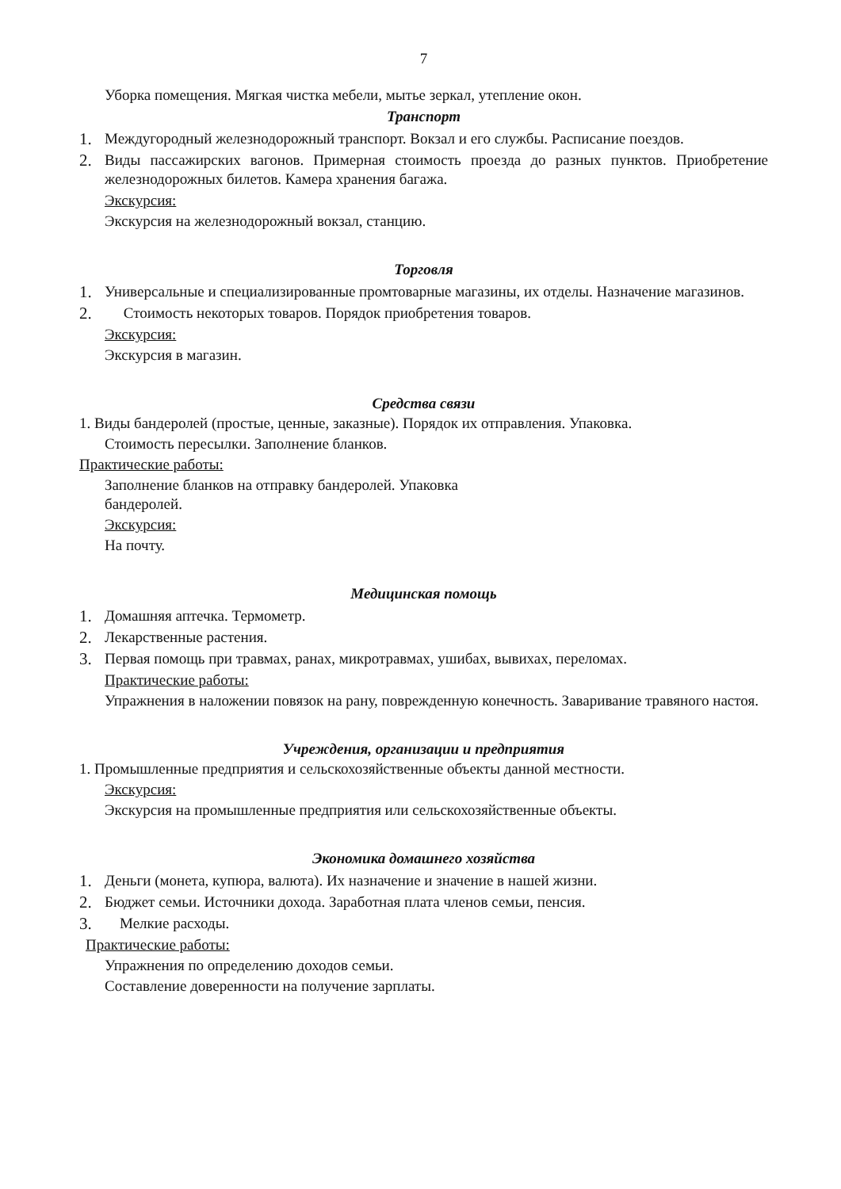7
Уборка помещения. Мягкая чистка мебели, мытье зеркал, утепление окон.
Транспорт
1. Междугородный железнодорожный транспорт. Вокзал и его службы. Расписание поездов.
2. Виды пассажирских вагонов. Примерная стоимость проезда до разных пунктов. Приобретение железнодорожных билетов. Камера хранения багажа.
Экскурсия:
Экскурсия на железнодорожный вокзал, станцию.
Торговля
1. Универсальные и специализированные промтоварные магазины, их отделы. Назначение магазинов.
2. Стоимость некоторых товаров. Порядок приобретения товаров.
Экскурсия:
Экскурсия в магазин.
Средства связи
1. Виды бандеролей (простые, ценные, заказные). Порядок их отправления. Упаковка.
Стоимость пересылки. Заполнение бланков.
Практические работы:
Заполнение бланков на отправку бандеролей. Упаковка
бандеролей.
Экскурсия:
На почту.
Медицинская помощь
1. Домашняя аптечка. Термометр.
2. Лекарственные растения.
3. Первая помощь при травмах, ранах, микротравмах, ушибах, вывихах, переломах.
Практические работы:
Упражнения в наложении повязок на рану, поврежденную конечность. Заваривание травяного настоя.
Учреждения, организации и предприятия
1. Промышленные предприятия и сельскохозяйственные объекты данной местности.
Экскурсия:
Экскурсия на промышленные предприятия или сельскохозяйственные объекты.
Экономика домашнего хозяйства
1. Деньги (монета, купюра, валюта). Их назначение и значение в нашей жизни.
2. Бюджет семьи. Источники дохода. Заработная плата членов семьи, пенсия.
3. Мелкие расходы.
Практические работы:
Упражнения по определению доходов семьи.
Составление доверенности на получение зарплаты.